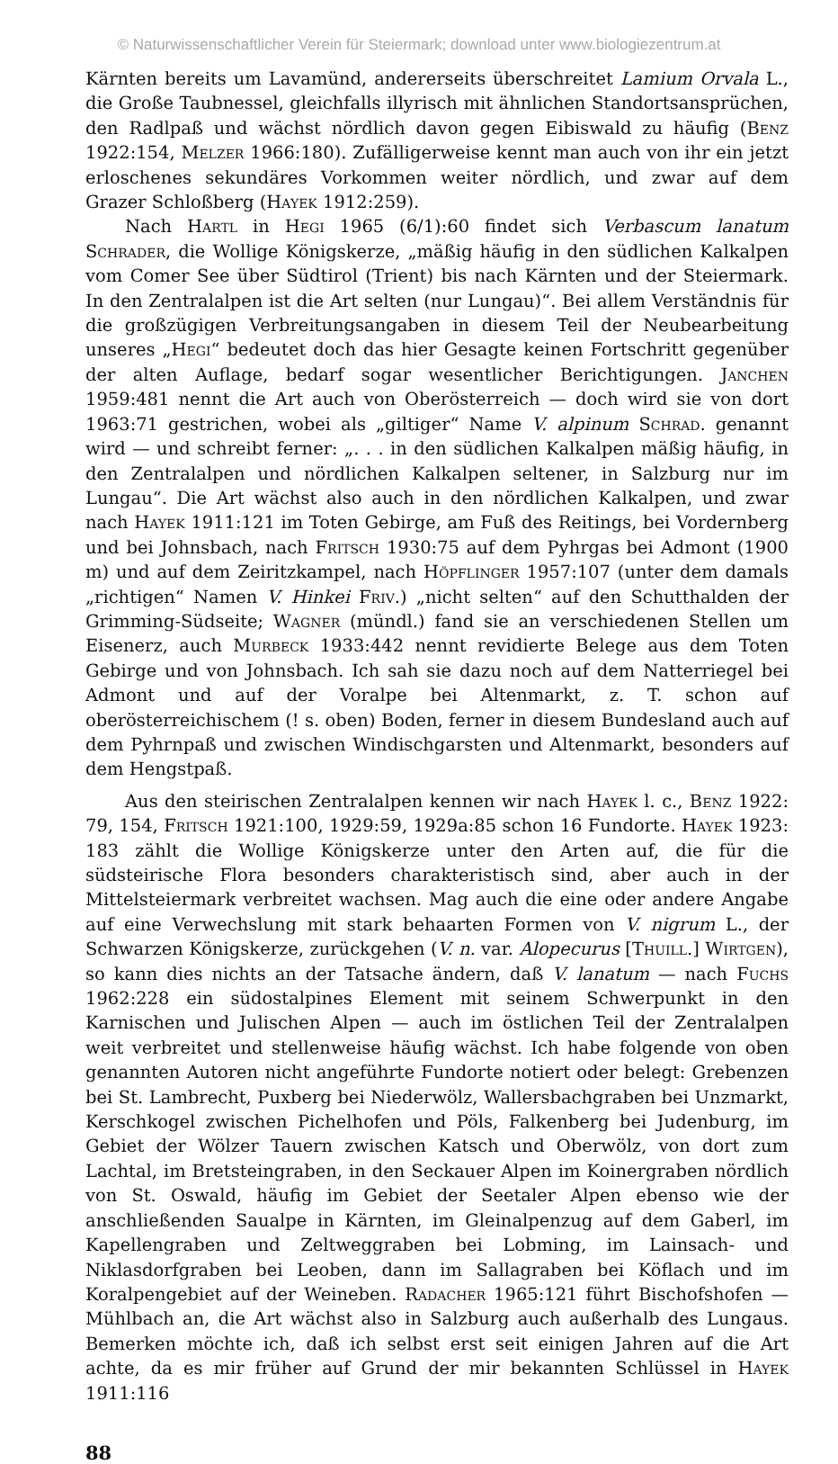© Naturwissenschaftlicher Verein für Steiermark; download unter www.biologiezentrum.at
Kärnten bereits um Lavamünd, andererseits überschreitet Lamium Orvala L., die Große Taubnessel, gleichfalls illyrisch mit ähnlichen Standortsansprüchen, den Radlpaß und wächst nördlich davon gegen Eibiswald zu häufig (Benz 1922:154, Melzer 1966:180). Zufälligerweise kennt man auch von ihr ein jetzt erloschenes sekundäres Vorkommen weiter nördlich, und zwar auf dem Grazer Schloßberg (Hayek 1912:259).
Nach Hartl in Hegi 1965 (6/1):60 findet sich Verbascum lanatum Schrader, die Wollige Königskerze, „mäßig häufig in den südlichen Kalkalpen vom Comer See über Südtirol (Trient) bis nach Kärnten und der Steiermark. In den Zentralalpen ist die Art selten (nur Lungau)“. Bei allem Verständnis für die großzügigen Verbreitungsangaben in diesem Teil der Neubearbeitung unseres „Hegi“ bedeutet doch das hier Gesagte keinen Fortschritt gegenüber der alten Auflage, bedarf sogar wesentlicher Berichtigungen. Janchen 1959:481 nennt die Art auch von Oberösterreich — doch wird sie von dort 1963:71 gestrichen, wobei als „giltiger“ Name V. alpinum Schrad. genannt wird — und schreibt ferner: „. . . in den südlichen Kalkalpen mäßig häufig, in den Zentralalpen und nördlichen Kalkalpen seltener, in Salzburg nur im Lungau“. Die Art wächst also auch in den nördlichen Kalkalpen, und zwar nach Hayek 1911:121 im Toten Gebirge, am Fuß des Reitings, bei Vordernberg und bei Johnsbach, nach Fritsch 1930:75 auf dem Pyhrgas bei Admont (1900 m) und auf dem Zeiritzkampel, nach Höpflinger 1957:107 (unter dem damals „richtigen“ Namen V. Hinkei Friv.) „nicht selten“ auf den Schutthalden der Grimming-Südseite; Wagner (mündl.) fand sie an verschiedenen Stellen um Eisenerz, auch Murbeck 1933:442 nennt revidierte Belege aus dem Toten Gebirge und von Johnsbach. Ich sah sie dazu noch auf dem Natterriegel bei Admont und auf der Voralpe bei Altenmarkt, z. T. schon auf oberösterreichischem (! s. oben) Boden, ferner in diesem Bundesland auch auf dem Pyhrnpaß und zwischen Windischgarsten und Altenmarkt, besonders auf dem Hengstpaß.
Aus den steirischen Zentralalpen kennen wir nach Hayek l. c., Benz 1922: 79, 154, Fritsch 1921:100, 1929:59, 1929a:85 schon 16 Fundorte. Hayek 1923: 183 zählt die Wollige Königskerze unter den Arten auf, die für die südsteirische Flora besonders charakteristisch sind, aber auch in der Mittelsteiermark verbreitet wachsen. Mag auch die eine oder andere Angabe auf eine Verwechslung mit stark behaarten Formen von V. nigrum L., der Schwarzen Königskerze, zurückgehen (V. n. var. Alopecurus [Thuill.] Wirtgen), so kann dies nichts an der Tatsache ändern, daß V. lanatum — nach Fuchs 1962:228 ein südostalpines Element mit seinem Schwerpunkt in den Karnischen und Julischen Alpen — auch im östlichen Teil der Zentralalpen weit verbreitet und stellenweise häufig wächst. Ich habe folgende von oben genannten Autoren nicht angeführte Fundorte notiert oder belegt: Grebenzen bei St. Lambrecht, Puxberg bei Niederwölz, Wallersbachgraben bei Unzmarkt, Kerschkogel zwischen Pichelhofen und Pöls, Falkenberg bei Judenburg, im Gebiet der Wölzer Tauern zwischen Katsch und Oberwölz, von dort zum Lachtal, im Bretsteingraben, in den Seckauer Alpen im Koinergraben nördlich von St. Oswald, häufig im Gebiet der Seetaler Alpen ebenso wie der anschließenden Saualpe in Kärnten, im Gleinalpenzug auf dem Gaberl, im Kapellengraben und Zeltweggraben bei Lobming, im Lainsach- und Niklasdorfgraben bei Leoben, dann im Sallagraben bei Köflach und im Koralpengebiet auf der Weineben. Radacher 1965:121 führt Bischofshofen — Mühlbach an, die Art wächst also in Salzburg auch außerhalb des Lungaus. Bemerken möchte ich, daß ich selbst erst seit einigen Jahren auf die Art achte, da es mir früher auf Grund der mir bekannten Schlüssel in Hayek 1911:116
88